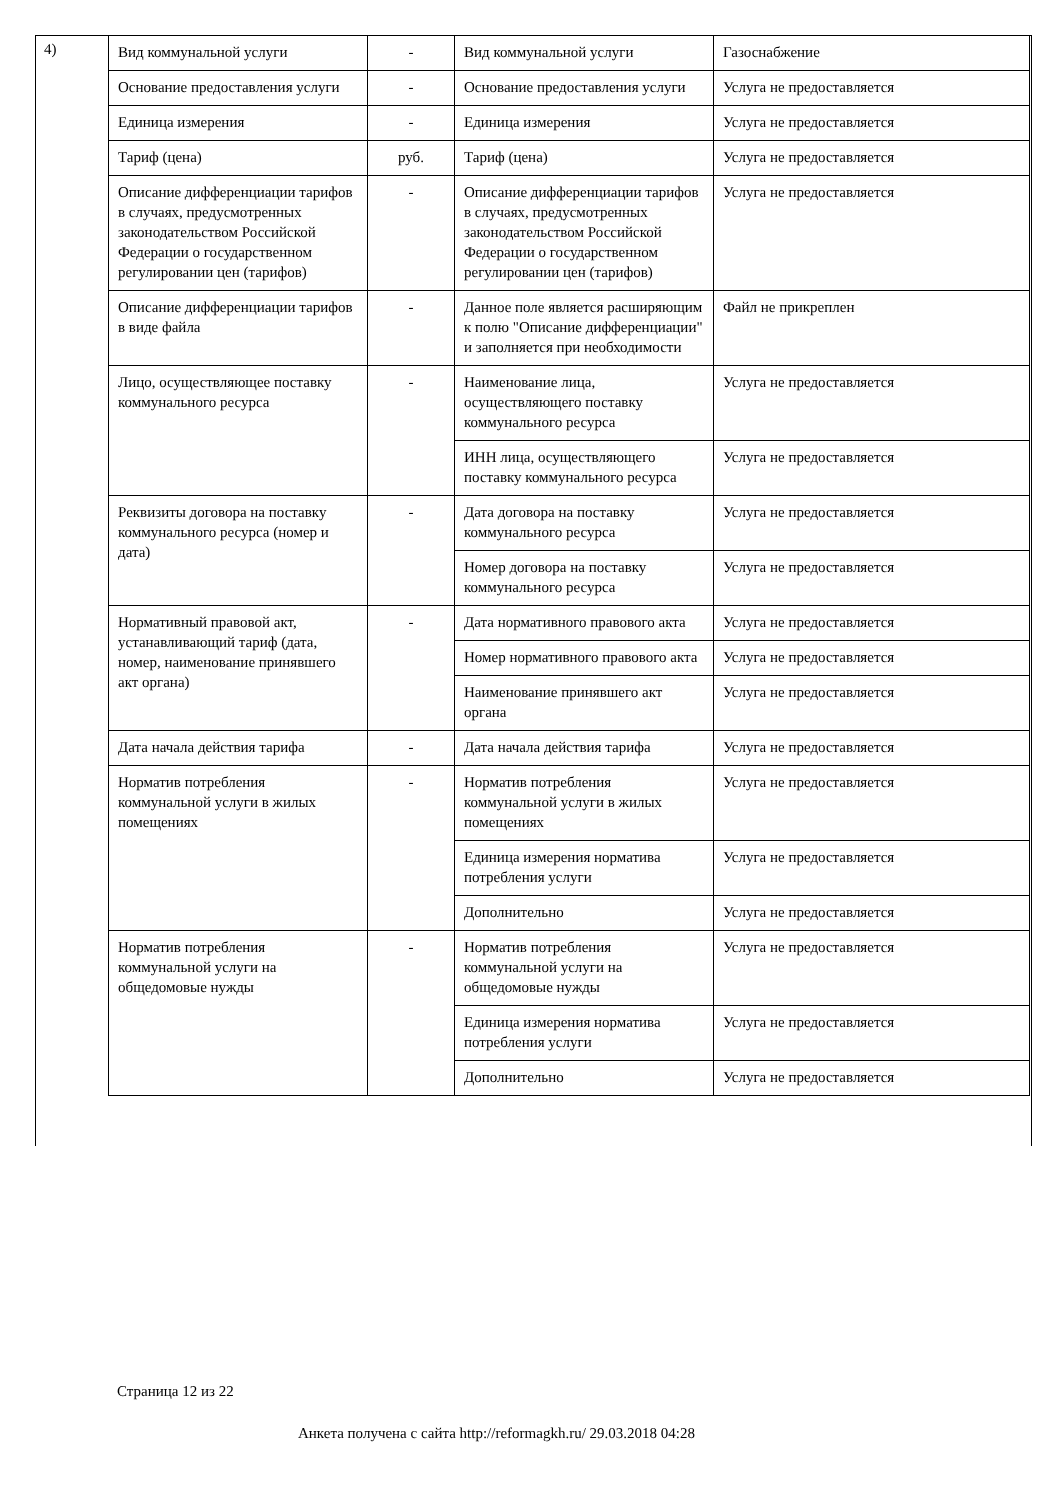4)
| Вид коммунальной услуги | - | Вид коммунальной услуги | Газоснабжение |
| Основание предоставления услуги | - | Основание предоставления услуги | Услуга не предоставляется |
| Единица измерения | - | Единица измерения | Услуга не предоставляется |
| Тариф (цена) | руб. | Тариф (цена) | Услуга не предоставляется |
| Описание дифференциации тарифов в случаях, предусмотренных законодательством Российской Федерации о государственном регулировании цен (тарифов) | - | Описание дифференциации тарифов в случаях, предусмотренных законодательством Российской Федерации о государственном регулировании цен (тарифов) | Услуга не предоставляется |
| Описание дифференциации тарифов в виде файла | - | Данное поле является расширяющим к полю "Описание дифференциации" и заполняется при необходимости | Файл не прикреплен |
| Лицо, осуществляющее поставку коммунального ресурса | - | Наименование лица, осуществляющего поставку коммунального ресурса | Услуга не предоставляется |
| | | ИНН лица, осуществляющего поставку коммунального ресурса | Услуга не предоставляется |
| Реквизиты договора на поставку коммунального ресурса (номер и дата) | - | Дата договора на поставку коммунального ресурса | Услуга не предоставляется |
| | | Номер договора на поставку коммунального ресурса | Услуга не предоставляется |
| Нормативный правовой акт, устанавливающий тариф (дата, номер, наименование принявшего акт органа) | - | Дата нормативного правового акта | Услуга не предоставляется |
| | | Номер нормативного правового акта | Услуга не предоставляется |
| | | Наименование принявшего акт органа | Услуга не предоставляется |
| Дата начала действия тарифа | - | Дата начала действия тарифа | Услуга не предоставляется |
| Норматив потребления коммунальной услуги в жилых помещениях | - | Норматив потребления коммунальной услуги в жилых помещениях | Услуга не предоставляется |
| | | Единица измерения норматива потребления услуги | Услуга не предоставляется |
| | | Дополнительно | Услуга не предоставляется |
| Норматив потребления коммунальной услуги на общедомовые нужды | - | Норматив потребления коммунальной услуги на общедомовые нужды | Услуга не предоставляется |
| | | Единица измерения норматива потребления услуги | Услуга не предоставляется |
| | | Дополнительно | Услуга не предоставляется |
Страница 12 из 22
Анкета получена с сайта http://reformagkh.ru/ 29.03.2018 04:28